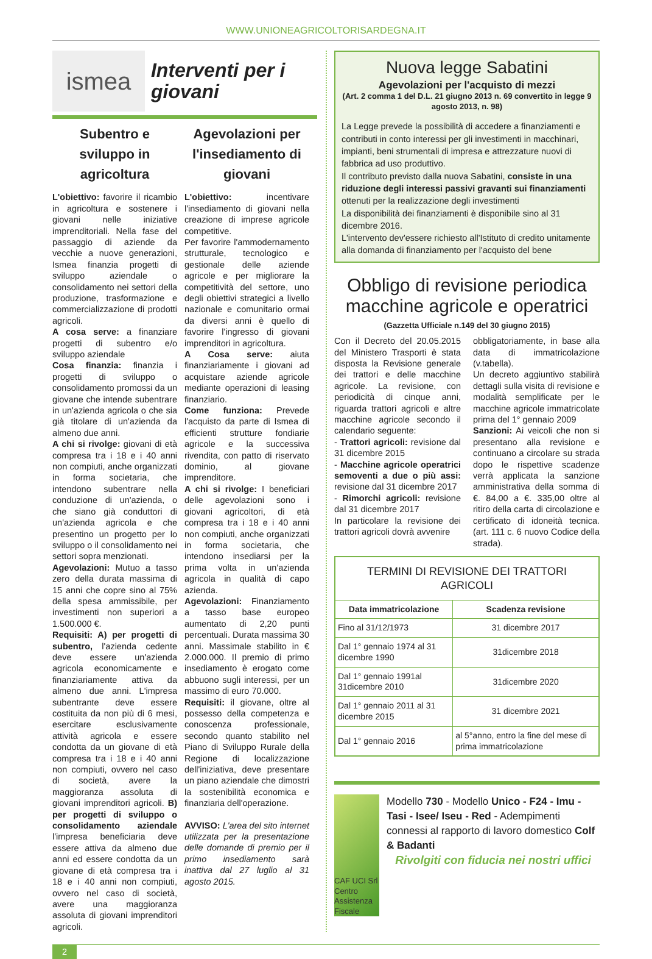WWW.UNIONEAGRICOLTORISARDEGNA.IT
ismea
Interventi per i giovani
Subentro e sviluppo in agricoltura
L'obiettivo: favorire il ricambio in agricoltura e sostenere i giovani nelle iniziative imprenditoriali. Nella fase del passaggio di aziende da vecchie a nuove generazioni, Ismea finanzia progetti di sviluppo aziendale o consolidamento nei settori della produzione, trasformazione e commercializzazione di prodotti agricoli.
A cosa serve: a finanziare progetti di subentro e/o sviluppo aziendale
Cosa finanzia: finanzia i progetti di sviluppo o consolidamento promossi da un giovane che intende subentrare in un'azienda agricola o che sia già titolare di un'azienda da almeno due anni.
A chi si rivolge: giovani di età compresa tra i 18 e i 40 anni non compiuti, anche organizzati in forma societaria, che intendono subentrare nella conduzione di un'azienda, o che siano già conduttori di un'azienda agricola e che presentino un progetto per lo sviluppo o il consolidamento nei settori sopra menzionati.
Agevolazioni: Mutuo a tasso zero della durata massima di 15 anni che copre sino al 75% della spesa ammissibile, per investimenti non superiori a 1.500.000 €.
Requisiti: A) per progetti di subentro, l'azienda cedente deve essere un'azienda agricola economicamente e finanziariamente attiva da almeno due anni. L'impresa subentrante deve essere costituita da non più di 6 mesi, esercitare esclusivamente attività agricola e essere condotta da un giovane di età compresa tra i 18 e i 40 anni non compiuti, ovvero nel caso di società, avere la maggioranza assoluta di giovani imprenditori agricoli. B) per progetti di sviluppo o consolidamento aziendale l'impresa beneficiaria deve essere attiva da almeno due anni ed essere condotta da un giovane di età compresa tra i 18 e i 40 anni non compiuti, ovvero nel caso di società, avere una maggioranza assoluta di giovani imprenditori agricoli.
Agevolazioni per l'insediamento di giovani
L'obiettivo: incentivare l'insediamento di giovani nella creazione di imprese agricole competitive.
Per favorire l'ammodernamento strutturale, tecnologico e gestionale delle aziende agricole e per migliorare la competitività del settore, uno degli obiettivi strategici a livello nazionale e comunitario ormai da diversi anni è quello di favorire l'ingresso di giovani imprenditori in agricoltura.
A Cosa serve: aiuta finanziariamente i giovani ad acquistare aziende agricole mediante operazioni di leasing finanziario.
Come funziona: Prevede l'acquisto da parte di Ismea di efficienti strutture fondiarie agricole e la successiva rivendita, con patto di riservato dominio, al giovane imprenditore.
A chi si rivolge: I beneficiari delle agevolazioni sono i giovani agricoltori, di età compresa tra i 18 e i 40 anni non compiuti, anche organizzati in forma societaria, che intendono insediarsi per la prima volta in un'azienda agricola in qualità di capo azienda.
Agevolazioni: Finanziamento a tasso base europeo aumentato di 2,20 punti percentuali. Durata massima 30 anni. Massimale stabilito in € 2.000.000. Il premio di primo insediamento è erogato come abbuono sugli interessi, per un massimo di euro 70.000.
Requisiti: il giovane, oltre al possesso della competenza e conoscenza professionale, secondo quanto stabilito nel Piano di Sviluppo Rurale della Regione di localizzazione dell'iniziativa, deve presentare un piano aziendale che dimostri la sostenibilità economica e finanziaria dell'operazione.
AVVISO: L'area del sito internet utilizzata per la presentazione delle domande di premio per il primo insediamento sarà inattiva dal 27 luglio al 31 agosto 2015.
Nuova legge Sabatini
Agevolazioni per l'acquisto di mezzi
(Art. 2 comma 1 del D.L. 21 giugno 2013 n. 69 convertito in legge 9 agosto 2013, n. 98)
La Legge prevede la possibilità di accedere a finanziamenti e contributi in conto interessi per gli investimenti in macchinari, impianti, beni strumentali di impresa e attrezzature nuovi di fabbrica ad uso produttivo.
Il contributo previsto dalla nuova Sabatini, consiste in una riduzione degli interessi passivi gravanti sui finanziamenti ottenuti per la realizzazione degli investimenti
La disponibilità dei finanziamenti è disponibile sino al 31 dicembre 2016.
L'intervento dev'essere richiesto all'Istituto di credito unitamente alla domanda di finanziamento per l'acquisto del bene
Obbligo di revisione periodica macchine agricole e operatrici
(Gazzetta Ufficiale n.149 del 30 giugno 2015)
Con il Decreto del 20.05.2015 del Ministero Trasporti è stata disposta la Revisione generale dei trattori e delle macchine agricole. La revisione, con periodicità di cinque anni, riguarda trattori agricoli e altre macchine agricole secondo il calendario seguente:
- Trattori agricoli: revisione dal 31 dicembre 2015
- Macchine agricole operatrici semoventi a due o più assi: revisione dal 31 dicembre 2017
- Rimorchi agricoli: revisione dal 31 dicembre 2017
In particolare la revisione dei trattori agricoli dovrà avvenire
obbligatoriamente, in base alla data di immatricolazione (v.tabella).
Un decreto aggiuntivo stabilirà dettagli sulla visita di revisione e modalità semplificate per le macchine agricole immatricolate prima del 1° gennaio 2009
Sanzioni: Ai veicoli che non si presentano alla revisione e continuano a circolare su strada dopo le rispettive scadenze verrà applicata la sanzione amministrativa della somma di €. 84,00 a €. 335,00 oltre al ritiro della carta di circolazione e certificato di idoneità tecnica. (art. 111 c. 6 nuovo Codice della strada).
| TERMINI DI REVISIONE DEI TRATTORI AGRICOLI | |
| --- | --- |
| Data immatricolazione | Scadenza revisione |
| Fino al 31/12/1973 | 31 dicembre 2017 |
| Dal 1° gennaio 1974 al 31 dicembre 1990 | 31dicembre 2018 |
| Dal 1° gennaio 1991al 31dicembre 2010 | 31dicembre 2020 |
| Dal 1° gennaio 2011 al 31 dicembre 2015 | 31 dicembre 2021 |
| Dal 1° gennaio 2016 | al 5°anno, entro la fine del mese di prima immatricolazione |
CAF UCI Srl
Centro Assistenza Fiscale
Modello 730 - Modello Unico - F24 - Imu - Tasi - Isee/ Iseu - Red - Adempimenti connessi al rapporto di lavoro domestico Colf & Badanti
Rivolgiti con fiducia nei nostri uffici
2